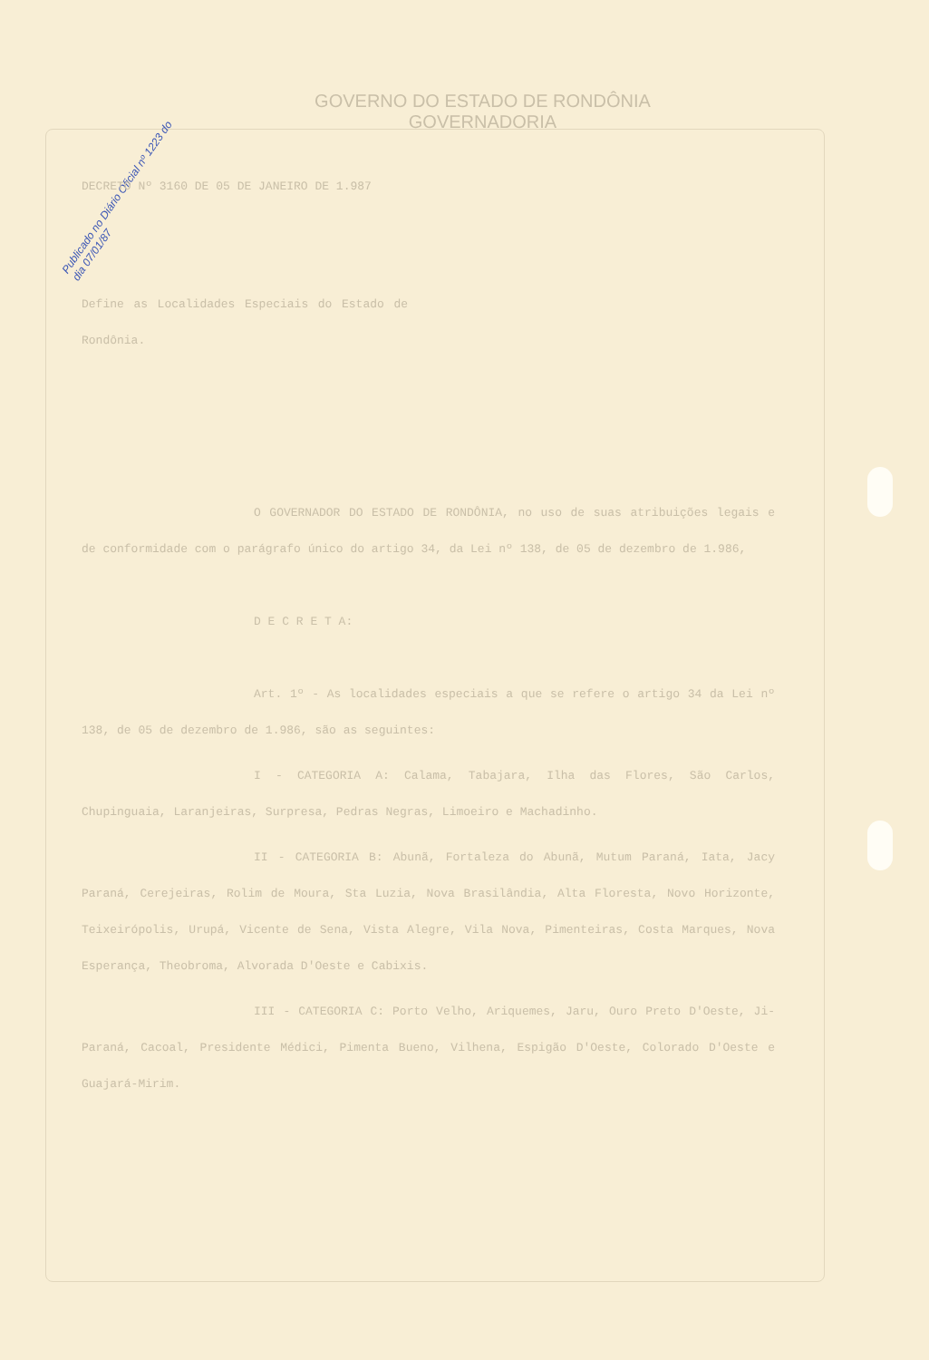Publicado no Diário Oficial nº 1223 do dia 07/01/87
GOVERNO DO ESTADO DE RONDÔNIA
GOVERNADORIA
DECRETO Nº 3160 DE 05 DE JANEIRO DE 1.987
Define as Localidades Especiais do Estado de Rondônia.
O GOVERNADOR DO ESTADO DE RONDÔNIA, no uso de suas atribuições legais e de conformidade com o parágrafo único do artigo 34, da Lei nº 138, de 05 de dezembro de 1.986,
D E C R E T A:
Art. 1º - As localidades especiais a que se refere o artigo 34 da Lei nº 138, de 05 de dezembro de 1.986, são as seguintes:
I - CATEGORIA A: Calama, Tabajara, Ilha das Flores, São Carlos, Chupinguaia, Laranjeiras, Surpresa, Pedras Negras, Limoeiro e Machadinho.
II - CATEGORIA B: Abunã, Fortaleza do Abunã, Mutum Paraná, Iata, Jacy Paraná, Cerejeiras, Rolim de Moura, Sta Luzia, Nova Brasilândia, Alta Floresta, Novo Horizonte, Teixeirópolis, Urupá, Vicente de Sena, Vista Alegre, Vila Nova, Pimenteiras, Costa Marques, Nova Esperança, Theobroma, Alvorada D'Oeste e Cabixis.
III - CATEGORIA C: Porto Velho, Ariquemes, Jaru, Ouro Preto D'Oeste, Ji-Paraná, Cacoal, Presidente Médici, Pimenta Bueno, Vilhena, Espigão D'Oeste, Colorado D'Oeste e Guajará-Mirim.